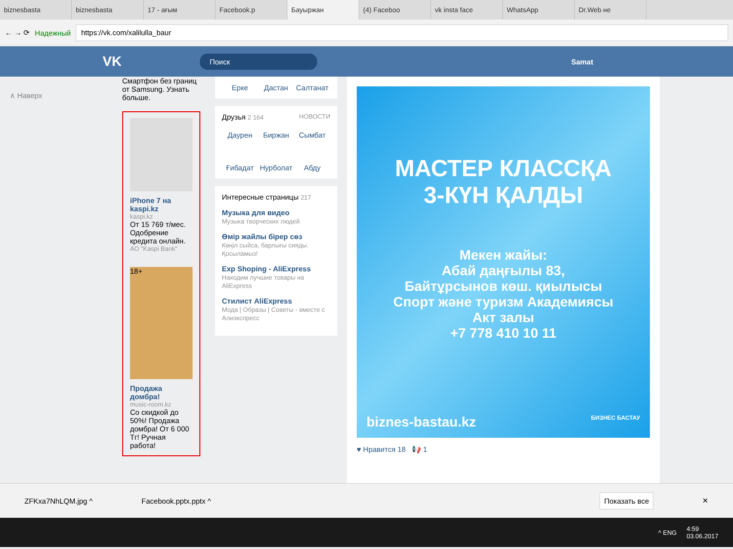biznesbasta biznesbasta 17 - ағым Facebook.p Бауыржан (4) Faceboo vk insta face WhatsApp Dr.Web не
← → ⟳ Надежный
https://vk.com/xalilulla_baur
VK Поиск Samat
∧ Наверх
Смартфон без границ от Samsung. Узнать больше.
iPhone 7 на kaspi.kz
kaspi.kz
От 15 769 т/мес. Одобрение кредита онлайн.
АО "Kaspi Bank"
18+
Продажа домбра!
music-room.kz
Со скидкой до 50%! Продажа домбра! От 6 000 Тг! Ручная работа!
Ерке Дастан Салтанат
Друзья 2 164 НОВОСТИ
Даурен Биржан Сымбат Ғибадат Нурболат Абду
Интересные страницы 217
Музыка для видео
Музыка творческих людей
Өмір жайлы бірер сөз
Көңіл сыйса, барлығы сияды. Қосыламыз!
Exp Shoping - AliExpress
Находим лучшие товары на AliExpress
Стилист AliExpress
Мода | Образы | Советы - вместе с Алиэкспресс
МАСТЕР КЛАССҚА
3-КҮН ҚАЛДЫ
Мекен жайы:
Абай даңғылы 83,
Байтұрсынов көш. қиылысы
Спорт және туризм Академиясы
Акт залы
+7 778 410 10 11
biznes-bastau.kz БИЗНЕС БАСТАУ
♥ Нравится 18 📢 1
ZFKxa7NhLQM.jpg ^ Facebook.pptx.pptx ^ Показать все ✕
^ ENG 4:59
03.06.2017